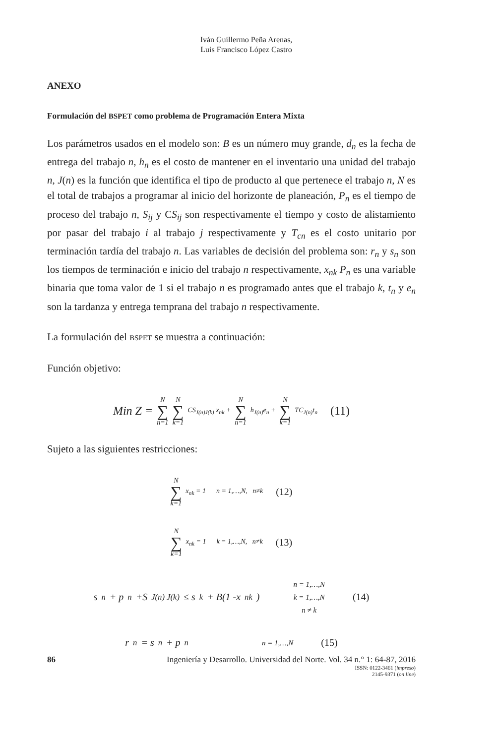Iván Guillermo Peña Arenas,
Luis Francisco López Castro
ANEXO
Formulación del BSPET como problema de Programación Entera Mixta
Los parámetros usados en el modelo son: B es un número muy grande, d<sub>n</sub> es la fecha de entrega del trabajo n, h<sub>n</sub> es el costo de mantener en el inventario una unidad del trabajo n, J(n) es la función que identifica el tipo de producto al que pertenece el trabajo n, N es el total de trabajos a programar al inicio del horizonte de planeación, P<sub>n</sub> es el tiempo de proceso del trabajo n, S<sub>ij</sub> y CS<sub>ij</sub> son respectivamente el tiempo y costo de alistamiento por pasar del trabajo i al trabajo j respectivamente y T<sub>cn</sub> es el costo unitario por terminación tardía del trabajo n. Las variables de decisión del problema son: r<sub>n</sub> y s<sub>n</sub> son los tiempos de terminación e inicio del trabajo n respectivamente, x<sub>nk</sub> P<sub>n</sub> es una variable binaria que toma valor de 1 si el trabajo n es programado antes que el trabajo k, t<sub>n</sub> y e<sub>n</sub> son la tardanza y entrega temprana del trabajo n respectivamente.
La formulación del BSPET se muestra a continuación:
Función objetivo:
Min Z = N ∑ n=1 N ∑ k=1 CS<sub>J(n)J(k)</sub> x<sub>nk</sub> + N ∑ n=1 h<sub>J(n)</sub>e<sub>n</sub> + N ∑ k=1 TC<sub>J(n)</sub>t<sub>n</sub> (11)
Sujeto a las siguientes restricciones:
N ∑ k=1 x<sub>nk</sub> = 1 n = 1,…,N, n≠k (12)
N ∑ k=1 x<sub>nk</sub> = 1 k = 1,…,N, n≠k (13)
s<sub>n</sub> + p<sub>n</sub> +S<sub>J(n) J(k)</sub> ≤ s<sub>k</sub> + B(1 -x<sub>nk</sub>) n = 1,…,N
k = 1,…,N
n ≠ k (14)
r<sub>n</sub> = s<sub>n</sub> + p<sub>n</sub> n = 1,…,N (15)
86 Ingeniería y Desarrollo. Universidad del Norte. Vol. 34 n.° 1: 64-87, 2016
ISSN: 0122-3461 (impreso)
2145-9371 (on line)